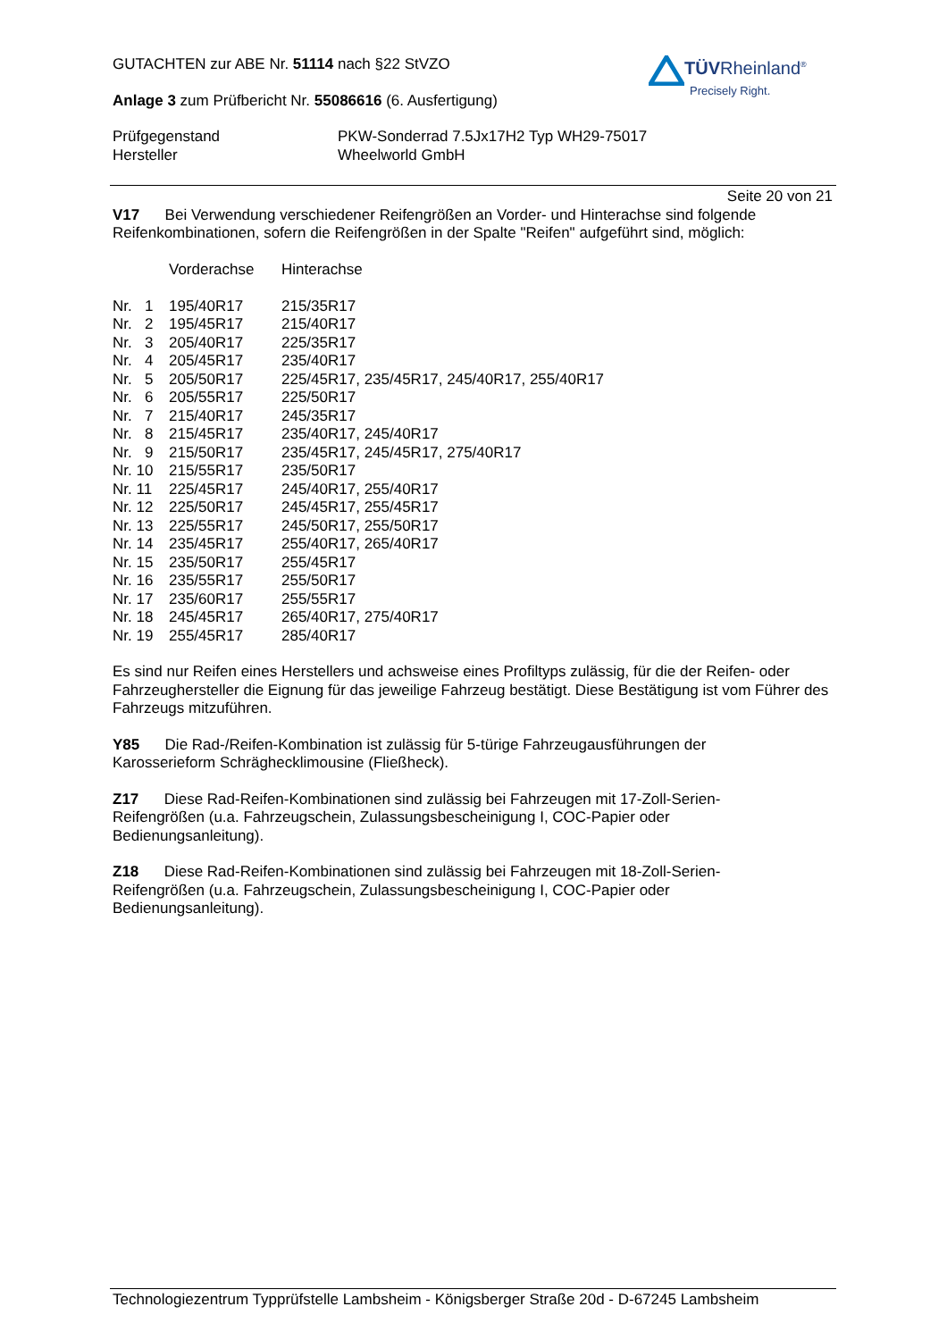GUTACHTEN zur ABE Nr. 51114 nach §22 StVZO
Anlage 3 zum Prüfbericht Nr. 55086616 (6. Ausfertigung)
| Prüfgegenstand | PKW-Sonderrad 7.5Jx17H2 Typ WH29-75017 |
| Hersteller | Wheelworld GmbH |
TÜVRheinland<sup>®</sup>
Precisely Right.
Seite 20 von 21
V17 Bei Verwendung verschiedener Reifengrößen an Vorder- und Hinterachse sind folgende Reifenkombinationen, sofern die Reifengrößen in der Spalte "Reifen" aufgeführt sind, möglich:
| | Vorderachse | Hinterachse |
| Nr. 1 | 195/40R17 | 215/35R17 |
| Nr. 2 | 195/45R17 | 215/40R17 |
| Nr. 3 | 205/40R17 | 225/35R17 |
| Nr. 4 | 205/45R17 | 235/40R17 |
| Nr. 5 | 205/50R17 | 225/45R17, 235/45R17, 245/40R17, 255/40R17 |
| Nr. 6 | 205/55R17 | 225/50R17 |
| Nr. 7 | 215/40R17 | 245/35R17 |
| Nr. 8 | 215/45R17 | 235/40R17, 245/40R17 |
| Nr. 9 | 215/50R17 | 235/45R17, 245/45R17, 275/40R17 |
| Nr. 10 | 215/55R17 | 235/50R17 |
| Nr. 11 | 225/45R17 | 245/40R17, 255/40R17 |
| Nr. 12 | 225/50R17 | 245/45R17, 255/45R17 |
| Nr. 13 | 225/55R17 | 245/50R17, 255/50R17 |
| Nr. 14 | 235/45R17 | 255/40R17, 265/40R17 |
| Nr. 15 | 235/50R17 | 255/45R17 |
| Nr. 16 | 235/55R17 | 255/50R17 |
| Nr. 17 | 235/60R17 | 255/55R17 |
| Nr. 18 | 245/45R17 | 265/40R17, 275/40R17 |
| Nr. 19 | 255/45R17 | 285/40R17 |
Es sind nur Reifen eines Herstellers und achsweise eines Profiltyps zulässig, für die der Reifen- oder Fahrzeughersteller die Eignung für das jeweilige Fahrzeug bestätigt. Diese Bestätigung ist vom Führer des Fahrzeugs mitzuführen.
Y85 Die Rad-/Reifen-Kombination ist zulässig für 5-türige Fahrzeugausführungen der
Karosserieform Schräghecklimousine (Fließheck).
Z17 Diese Rad-Reifen-Kombinationen sind zulässig bei Fahrzeugen mit 17-Zoll-Serien-
Reifengrößen (u.a. Fahrzeugschein, Zulassungsbescheinigung I, COC-Papier oder
Bedienungsanleitung).
Z18 Diese Rad-Reifen-Kombinationen sind zulässig bei Fahrzeugen mit 18-Zoll-Serien-
Reifengrößen (u.a. Fahrzeugschein, Zulassungsbescheinigung I, COC-Papier oder
Bedienungsanleitung).
Technologiezentrum Typprüfstelle Lambsheim - Königsberger Straße 20d - D-67245 Lambsheim